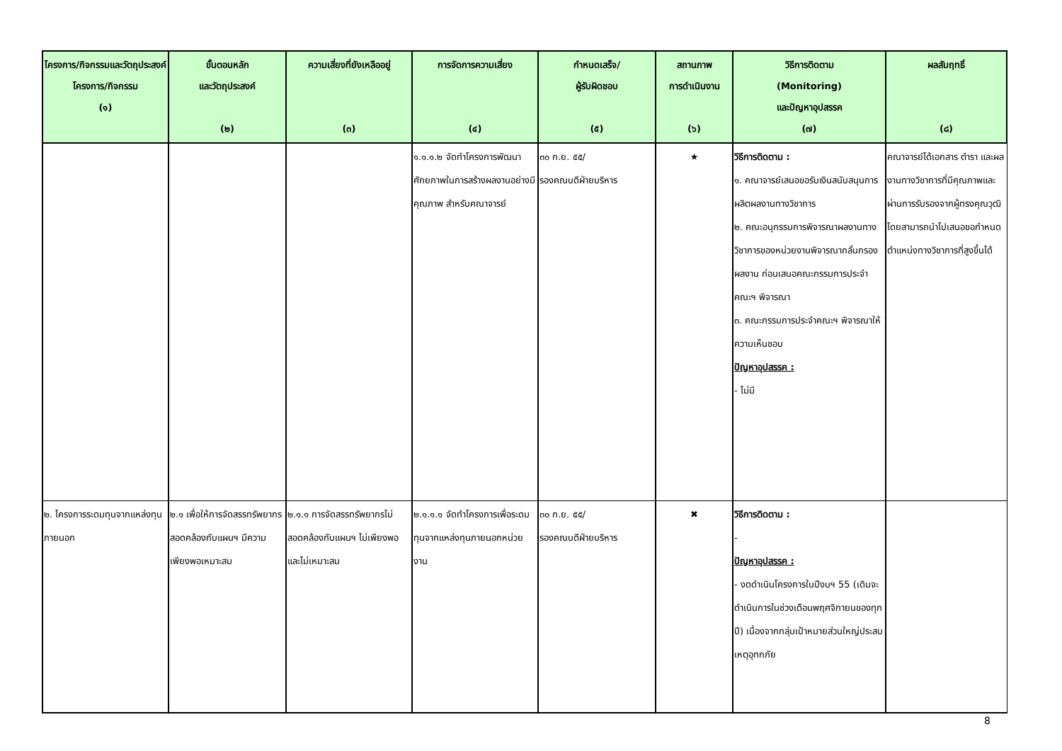| โครงการ/กิจกรรมและวัตถุประสงค์โครงการ/กิจกรรม (๑) | ขั้นตอนหลัก และวัตถุประสงค์ (๒) | ความเสี่ยงที่ยังเหลืออยู่ (๓) | การจัดการความเสี่ยง (๔) | กำหนดเสร็จ/ ผู้รับผิดชอบ (๕) | สถานภาพ การดำเนินงาน (๖) | วิธีการติดตาม (Monitoring) และปัญหาอุปสรรค (๗) | ผลสัมฤทธิ์ (๘) |
| --- | --- | --- | --- | --- | --- | --- | --- |
| | | | ๑.๑.๑.๒ จัดทำโครงการพัฒนาศักยภาพในการสร้างผลงานอย่างมีคุณภาพ สำหรับคณาจารย์ | ๓๐ ก.ย. ๕๕/ รองคณบดีฝ่ายบริหาร | ★ | วิธีการติดตาม : ๑. คณาจารย์เสนอขอรับเงินสนับสนุนการผลิตผลงานทางวิชาการ ๒. คณะอนุกรรมการพิจารณาผลงานทางวิชาการของหน่วยงานพิจารณากลั่นกรองผลงาน ก่อนเสนอคณะกรรมการประจำคณะฯ พิจารณา ๓. คณะกรรมการประจำคณะฯ พิจารณาให้ความเห็นชอบ ปัญหาอุปสรรค : - ไม่มี | คณาจารย์ได้เอกสาร ตำรา และผลงานทางวิชาการที่มีคุณภาพและผ่านการรับรองจากผู้ทรงคุณวุฒิ โดยสามารถนำไปเสนอขอกำหนดตำแหน่งทางวิชาการที่สูงขึ้นได้ |
| ๒. โครงการระดมทุนจากแหล่งทุนภายนอก | ๒.๑ เพื่อให้การจัดสรรทรัพยากรสอดคล้องกับแผนฯ มีความเพียงพอเหมาะสม | ๒.๑.๑ การจัดสรรทรัพยากรไม่สอดคล้องกับแผนฯ ไม่เพียงพอ และไม่เหมาะสม | ๒.๑.๑.๑ จัดทำโครงการเพื่อระดมทุนจากแหล่งทุนภายนอกหน่วยงาน | ๓๐ ก.ย. ๕๕/ รองคณบดีฝ่ายบริหาร | ✖ | วิธีการติดตาม : - ปัญหาอุปสรรค : - งดดำเนินโครงการในปีงบฯ 55 (เดิมจะดำเนินการในช่วงเดือนพฤศจิกายนของทุกปี) เนื่องจากกลุ่มเป้าหมายส่วนใหญ่ประสบเหตุอุทกภัย | |
8